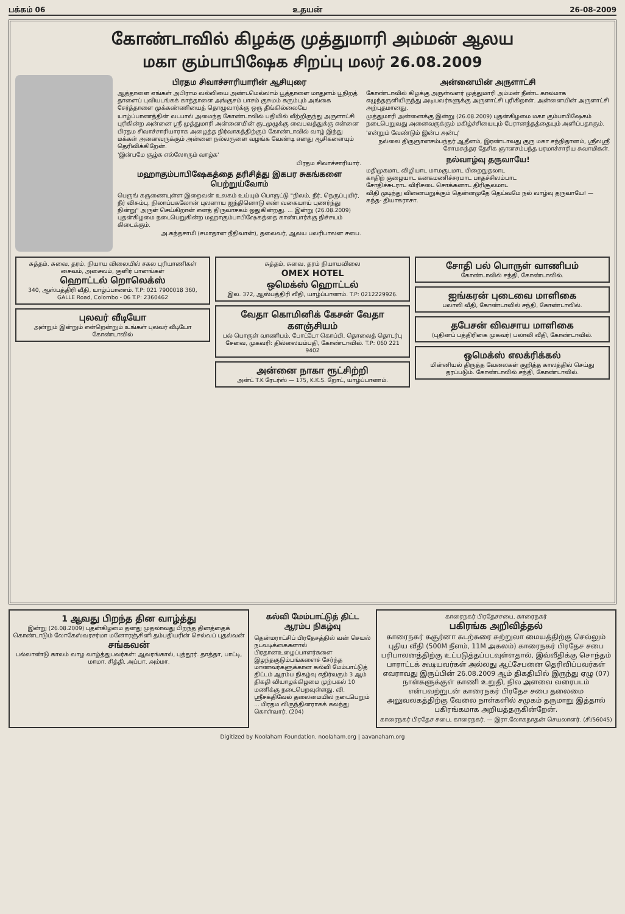பக்கம் 06 உதயன் 26-08-2009
கோண்டாவில் கிழக்கு முத்துமாரி அம்மன் ஆலய
மகா கும்பாபிஷேக சிறப்பு மலர் 26.08.2009
பிரதம சிவாச்சாரியாரின் ஆசியுரை
ஆத்தாளை எங்கள் அபிராம வல்லியை அண்டமெல்லாம் பூத்தாளை மாதுளம் பூநிறத் தாளைப் புவியடங்கக் காத்தாளை அங்குசம் பாசம் குசுமம் கரும்பும் அங்கை சேர்த்தாளை முக்கண்ணியைத் தொழுவார்க்கு ஒரு தீங்கில்லையே
யாழ்ப்பாணத்தின் வடபால் அமைந்த கோண்டாவில் பதியில் வீற்றிருந்து அருளாட்சி புரிகின்ற அன்னை ஸ்ரீ முத்துமாரி அன்னையின் குடமுழுக்கு வைபவத்துக்கு என்னை பிரதம சிவாச்சாரியாராக அழைத்த நிர்வாகத்திற்கும் கோண்டாவில் வாழ் இந்து மக்கள் அனைவருக்கும் அன்னை நல்லருளை வழங்க வேண்டி எனது ஆசிகளையும் தெரிவிக்கிறேன்.
'இன்பமே சூழ்க எல்லோரும் வாழ்க'
பிரதம சிவாச்சாரியார்.
மஹாகும்பாபிஷேகத்தை தரிசித்து இகபர சுகங்களை பெற்றுய்வோம்
பெருங் கருணையுள்ள இறைவன் உலகம் உய்யும் பொருட்டு "நிலம், நீர், நெருப்புயிர், நீர் விசும்பு, நிலாப்பகலோன் புலனாய ஐந்தினொடு எண் வகையாய் புணர்ந்து நின்று" அருள் செய்கிறான் எனத் திருவாசகம் ஒதுகின்றது. ... இன்று (26.08.2009) புதன்கிழமை நடைபெறுகின்ற மஹாகும்பாபிஷேகத்தை காண்பார்க்கு நிச்சயம் கிடைக்கும்.
அ.கந்தசாமி (சமாதான நீதிவான்), தலைவர், ஆலய பலரிபாலன சபை.
அன்னையின் அருளாட்சி
கோண்டாவில் கிழக்கு அருள்வளர் முத்துமாரி அம்மன் நீண்ட காலமாக எழுந்தருளியிருந்து அடியவர்களுக்கு அருளாட்சி புரிகிறாள். அன்னையின் அருளாட்சி அற்புதமானது.
முத்துமாரி அன்னைக்கு இன்று (26.08.2009) புதன்கிழமை மகா கும்பாபிஷேகம் நடைபெறுவது அனைவருக்கும் மகிழ்ச்சியையும் பேரானந்தத்தையும் அளிப்பதாகும்.
'என்றும் வேண்டும் இன்ப அன்பு'
நல்லை திருஞானசம்பந்தர் ஆதீனம், இரண்டாவது குரு மகா சந்நிதானம், ஸ்ரீலஸ்ரீ சோமசுந்தர தேசிக ஞானசம்பந்த பரமாச்சாரிய சுவாமிகள்.
நல்வாழ்வு தருவாயே!
மதிமுகமாட விழியாட மாமகுடமாட பிறைநுதலாட
காதிற் குழையாட கனகமணிச்சரமாட பாதச்சிலம்பாட
சோதிச்சுடராட விரிசடை சொக்கனாட திரிசூலமாட
விதி முடிந்து வினையறுக்கும் தென்னமுதே தெய்வமே நல் வாழ்வு தருவாயே! — கந்த- தியாகராசா.
சுத்தம், சுவை, தரம், நியாய விலையில் சகல புரியாணிகள் சைவம், அசைவம், குளிர் பானங்கள்
ஹொட்டல் றொலெக்ஸ்
340, ஆஸ்பத்திரி வீதி, யாழ்ப்பாணம். T.P: 021 7900018 360, GALLE Road, Colombo - 06 T.P: 2360462
புலவர் வீடியோ
அன்றும் இன்றும் என்றென்றும் உங்கள் புலவர் வீடியோ கோண்டாவில்
சுத்தம், சுவை, தரம் நியாயவிலை
OMEX HOTEL
ஒமெக்ஸ் ஹொட்டல்
இல. 372, ஆஸ்பத்திரி வீதி, யாழ்ப்பாணம். T.P: 0212229926.
வேதா கொமினிக் கேசன் வேதா களஞ்சியம்
பல் பொருள் வாணிபம், போட்டோ கொப்பி, தொலைத் தொடர்பு சேவை, முகவரி: தில்லையம்பதி, கோண்டாவில். T.P: 060 221 9402
அன்னை நாகா ரூட்சிற்றி
அன்ட் T.K ரேடர்ஸ் — 175, K.K.S. றோட், யாழ்ப்பாணம்.
சோதி பல் பொருள் வாணிபம்
கோண்டாவில் சந்தி, கோண்டாவில்.
ஐங்கரன் புடைவை மாளிகை
பலாலி வீதி, கோண்டாவில் சந்தி, கோண்டாவில்.
தபேசன் விவசாய மாளிகை
(புதினப் பத்திரிகை முகவர்) பலாலி வீதி, கோண்டாவில்.
ஒமெக்ஸ் எலக்ரிக்கல்
மின்னியல் திருத்த வேலைகள் குறித்த காலத்தில் செய்து தரப்படும். கோண்டாவில் சந்தி, கோண்டாவில்.
1 ஆவது பிறந்த தின வாழ்த்து
இன்று (26.08.2009) புதன்கிழமை தனது முதலாவது பிறந்த தினத்தைக் கொண்டாடும் லோகேஸ்வரசர்மா மனோரஞ்சினி தம்பதியரின் செல்வப் புதல்வன்
சங்கவன்
பல்லாண்டு காலம் வாழ வாழ்த்துபவர்கள்: ஆவரங்கால், புத்தூர். தாத்தா, பாட்டி, மாமா, சித்தி, அப்பா, அம்மா.
கல்வி மேம்பாட்டுத் திட்ட ஆரம்ப நிகழ்வு
தென்மராட்சிப் பிரதேசத்தில் வன் செயல் நடவடிக்கைகளால் பிரதானஉழைப்பாளர்களை இழந்தகுடும்பங்களைச் சேர்ந்த மாணவர்களுக்கான கல்வி மேம்பாட்டுத் திட்டம் ஆரம்ப நிகழ்வு எதிர்வரும் 3 ஆம் திகதி வியாழக்கிழமை முற்பகல் 10 மணிக்கு நடைபெறவுள்ளது. வி. ஸ்ரீசக்திவேல் தலைமையில் நடைபெறும் ... பிரதம விருந்தினராகக் கலந்து கொள்வார். (204)
காரைநகர் பிரதேசசபை, காரைநகர்
பகிரங்க அறிவித்தல்
காரைநகர் கசூர்னா கடற்கரை சுற்றுலா மையத்திற்கு செல்லும் புதிய வீதி (500M நீளம், 11M அகலம்) காரைநகர் பிரதேச சபை பரிபாலனத்திற்கு உட்படுத்தப்படவுள்ளதால், இவ்வீதிக்கு சொந்தம் பாராட்டக் கூடியவர்கள் அல்லது ஆட்சேபனை தெரிவிப்பவர்கள் எவராவது இருப்பின் 26.08.2009 ஆம் திகதியில் இருந்து ஏழு (07) நாள்களுக்குள் காணி உறுதி, நில அளவை வரைபடம் என்பவற்றுடன் காரைநகர் பிரதேச சபை தலைமை அலுவலகத்திற்கு வேலை நாள்களில் சமுகம் தருமாறு இத்தால் பகிரங்கமாக அறியத்தருகின்றேன்.
காரைநகர் பிரதேச சபை, காரைநகர். — இரா.லோகநாதன் செயலாளர். (சி/56045)
Digitized by Noolaham Foundation. noolaham.org | aavanaham.org